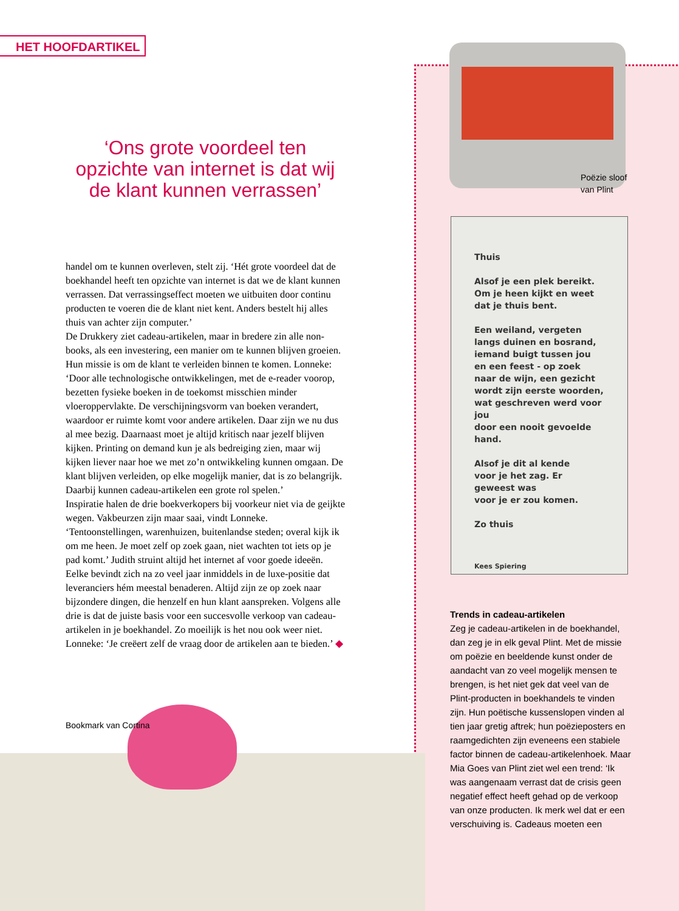HET HOOFDARTIKEL
‘Ons grote voordeel ten opzichte van internet is dat wij de klant kunnen verrassen’
handel om te kunnen overleven, stelt zij. ‘Hét grote voordeel dat de boekhandel heeft ten opzichte van internet is dat we de klant kunnen verrassen. Dat verrassingseffect moeten we uitbuiten door continu producten te voeren die de klant niet kent. Anders bestelt hij alles thuis van achter zijn computer.’
De Drukkery ziet cadeau-artikelen, maar in bredere zin alle non-books, als een investering, een manier om te kunnen blijven groeien. Hun missie is om de klant te verleiden binnen te komen. Lonneke: ‘Door alle technologische ontwikkelingen, met de e-reader voorop, bezetten fysieke boeken in de toekomst misschien minder vloeroppervlakte. De verschijningsvorm van boeken verandert, waardoor er ruimte komt voor andere artikelen. Daar zijn we nu dus al mee bezig. Daarnaast moet je altijd kritisch naar jezelf blijven kijken. Printing on demand kun je als bedreiging zien, maar wij kijken liever naar hoe we met zo’n ontwikkeling kunnen omgaan. De klant blijven verleiden, op elke mogelijk manier, dat is zo belangrijk. Daarbij kunnen cadeau-artikelen een grote rol spelen.’
Inspiratie halen de drie boekverkopers bij voorkeur niet via de geijkte wegen. Vakbeurzen zijn maar saai, vindt Lonneke. ‘Tentoonstellingen, warenhuizen, buitenlandse steden; overal kijk ik om me heen. Je moet zelf op zoek gaan, niet wachten tot iets op je pad komt.’ Judith struint altijd het internet af voor goede ideeën. Eelke bevindt zich na zo veel jaar inmiddels in de luxe-positie dat leveranciers hém meestal benaderen. Altijd zijn ze op zoek naar bijzondere dingen, die henzelf en hun klant aanspreken. Volgens alle drie is dat de juiste basis voor een succesvolle verkoop van cadeau-artikelen in je boekhandel. Zo moeilijk is het nou ook weer niet. Lonneke: ‘Je creëert zelf de vraag door de artikelen aan te bieden.’ ◆
Bookmark van Cortina
Poëzie sloof
van Plint
Thuis
Alsof je een plek bereikt.
Om je heen kijkt en weet
dat je thuis bent.
Een weiland, vergeten
langs duinen en bosrand,
iemand buigt tussen jou
en een feest - op zoek
naar de wijn, een gezicht
wordt zijn eerste woorden,
wat geschreven werd voor jou
door een nooit gevoelde hand.
Alsof je dit al kende
voor je het zag. Er geweest was
voor je er zou komen.
Zo thuis
Kees Spiering
Trends in cadeau-artikelen
Zeg je cadeau-artikelen in de boekhandel, dan zeg je in elk geval Plint. Met de missie om poëzie en beeldende kunst onder de aandacht van zo veel mogelijk mensen te brengen, is het niet gek dat veel van de Plint-producten in boekhandels te vinden zijn. Hun poëtische kussenslopen vinden al tien jaar gretig aftrek; hun poëzieposters en raamgedichten zijn eveneens een stabiele factor binnen de cadeau-artikelenhoek. Maar Mia Goes van Plint ziet wel een trend: ‘Ik was aangenaam verrast dat de crisis geen negatief effect heeft gehad op de verkoop van onze producten. Ik merk wel dat er een verschuiving is. Cadeaus moeten een